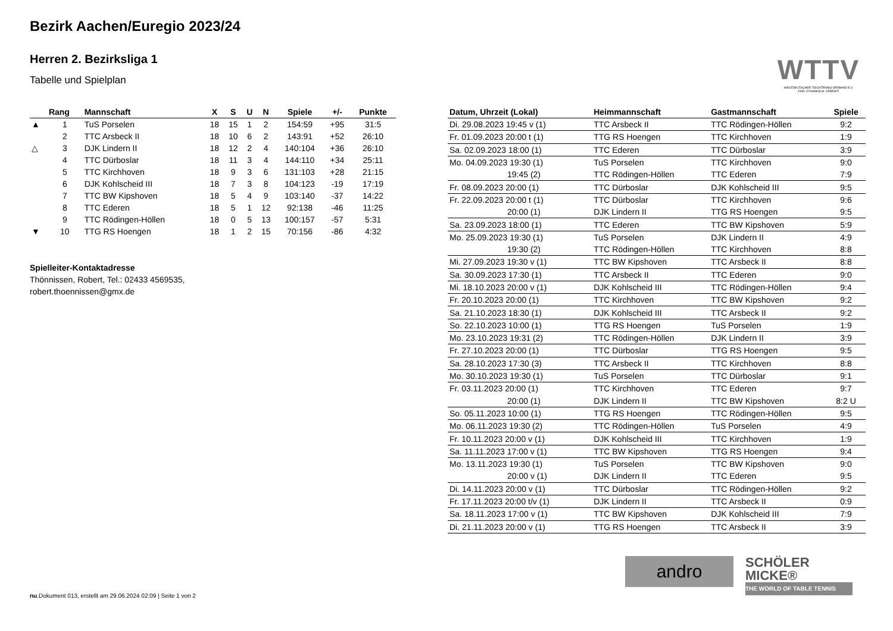Bezirk Aachen/Euregio 2023/24
Herren 2. Bezirksliga 1
Tabelle und Spielplan
WTTV
WESTDEUTSCHER TISCHTENNIS-VERBAND E.V.
FAIR. DYNAMISCH. VEREINT.
| | Rang | Mannschaft | X | S | U | N | Spiele | +/- | Punkte |
| --- | --- | --- | --- | --- | --- | --- | --- | --- | --- |
| ▲ | 1 | TuS Porselen | 18 | 15 | 1 | 2 | 154:59 | +95 | 31:5 |
| | 2 | TTC Arsbeck II | 18 | 10 | 6 | 2 | 143:91 | +52 | 26:10 |
| △ | 3 | DJK Lindern II | 18 | 12 | 2 | 4 | 140:104 | +36 | 26:10 |
| | 4 | TTC Dürboslar | 18 | 11 | 3 | 4 | 144:110 | +34 | 25:11 |
| | 5 | TTC Kirchhoven | 18 | 9 | 3 | 6 | 131:103 | +28 | 21:15 |
| | 6 | DJK Kohlscheid III | 18 | 7 | 3 | 8 | 104:123 | -19 | 17:19 |
| | 7 | TTC BW Kipshoven | 18 | 5 | 4 | 9 | 103:140 | -37 | 14:22 |
| | 8 | TTC Ederen | 18 | 5 | 1 | 12 | 92:138 | -46 | 11:25 |
| | 9 | TTC Rödingen-Höllen | 18 | 0 | 5 | 13 | 100:157 | -57 | 5:31 |
| ▼ | 10 | TTG RS Hoengen | 18 | 1 | 2 | 15 | 70:156 | -86 | 4:32 |
Spielleiter-Kontaktadresse
Thönnissen, Robert, Tel.: 02433 4569535,
robert.thoennissen@gmx.de
| Datum, Uhrzeit (Lokal) | Heimmannschaft | Gastmannschaft | Spiele |
| --- | --- | --- | --- |
| Di. 29.08.2023 19:45 v (1) | TTC Arsbeck II | TTC Rödingen-Höllen | 9:2 |
| Fr. 01.09.2023 20:00 t (1) | TTG RS Hoengen | TTC Kirchhoven | 1:9 |
| Sa. 02.09.2023 18:00 (1) | TTC Ederen | TTC Dürboslar | 3:9 |
| Mo. 04.09.2023 19:30 (1) | TuS Porselen | TTC Kirchhoven | 9:0 |
| 19:45 (2) | TTC Rödingen-Höllen | TTC Ederen | 7:9 |
| Fr. 08.09.2023 20:00 (1) | TTC Dürboslar | DJK Kohlscheid III | 9:5 |
| Fr. 22.09.2023 20:00 t (1) | TTC Dürboslar | TTC Kirchhoven | 9:6 |
| 20:00 (1) | DJK Lindern II | TTG RS Hoengen | 9:5 |
| Sa. 23.09.2023 18:00 (1) | TTC Ederen | TTC BW Kipshoven | 5:9 |
| Mo. 25.09.2023 19:30 (1) | TuS Porselen | DJK Lindern II | 4:9 |
| 19:30 (2) | TTC Rödingen-Höllen | TTC Kirchhoven | 8:8 |
| Mi. 27.09.2023 19:30 v (1) | TTC BW Kipshoven | TTC Arsbeck II | 8:8 |
| Sa. 30.09.2023 17:30 (1) | TTC Arsbeck II | TTC Ederen | 9:0 |
| Mi. 18.10.2023 20:00 v (1) | DJK Kohlscheid III | TTC Rödingen-Höllen | 9:4 |
| Fr. 20.10.2023 20:00 (1) | TTC Kirchhoven | TTC BW Kipshoven | 9:2 |
| Sa. 21.10.2023 18:30 (1) | DJK Kohlscheid III | TTC Arsbeck II | 9:2 |
| So. 22.10.2023 10:00 (1) | TTG RS Hoengen | TuS Porselen | 1:9 |
| Mo. 23.10.2023 19:31 (2) | TTC Rödingen-Höllen | DJK Lindern II | 3:9 |
| Fr. 27.10.2023 20:00 (1) | TTC Dürboslar | TTG RS Hoengen | 9:5 |
| Sa. 28.10.2023 17:30 (3) | TTC Arsbeck II | TTC Kirchhoven | 8:8 |
| Mo. 30.10.2023 19:30 (1) | TuS Porselen | TTC Dürboslar | 9:1 |
| Fr. 03.11.2023 20:00 (1) | TTC Kirchhoven | TTC Ederen | 9:7 |
| 20:00 (1) | DJK Lindern II | TTC BW Kipshoven | 8:2 U |
| So. 05.11.2023 10:00 (1) | TTG RS Hoengen | TTC Rödingen-Höllen | 9:5 |
| Mo. 06.11.2023 19:30 (2) | TTC Rödingen-Höllen | TuS Porselen | 4:9 |
| Fr. 10.11.2023 20:00 v (1) | DJK Kohlscheid III | TTC Kirchhoven | 1:9 |
| Sa. 11.11.2023 17:00 v (1) | TTC BW Kipshoven | TTG RS Hoengen | 9:4 |
| Mo. 13.11.2023 19:30 (1) | TuS Porselen | TTC BW Kipshoven | 9:0 |
| 20:00 v (1) | DJK Lindern II | TTC Ederen | 9:5 |
| Di. 14.11.2023 20:00 v (1) | TTC Dürboslar | TTC Rödingen-Höllen | 9:2 |
| Fr. 17.11.2023 20:00 t/v (1) | DJK Lindern II | TTC Arsbeck II | 0:9 |
| Sa. 18.11.2023 17:00 v (1) | TTC BW Kipshoven | DJK Kohlscheid III | 7:9 |
| Di. 21.11.2023 20:00 v (1) | TTG RS Hoengen | TTC Arsbeck II | 3:9 |
andro
SCHÖLER
MICKE®
THE WORLD OF TABLE TENNIS
nu.Dokument 013, erstellt am 29.06.2024 02:09 | Seite 1 von 2